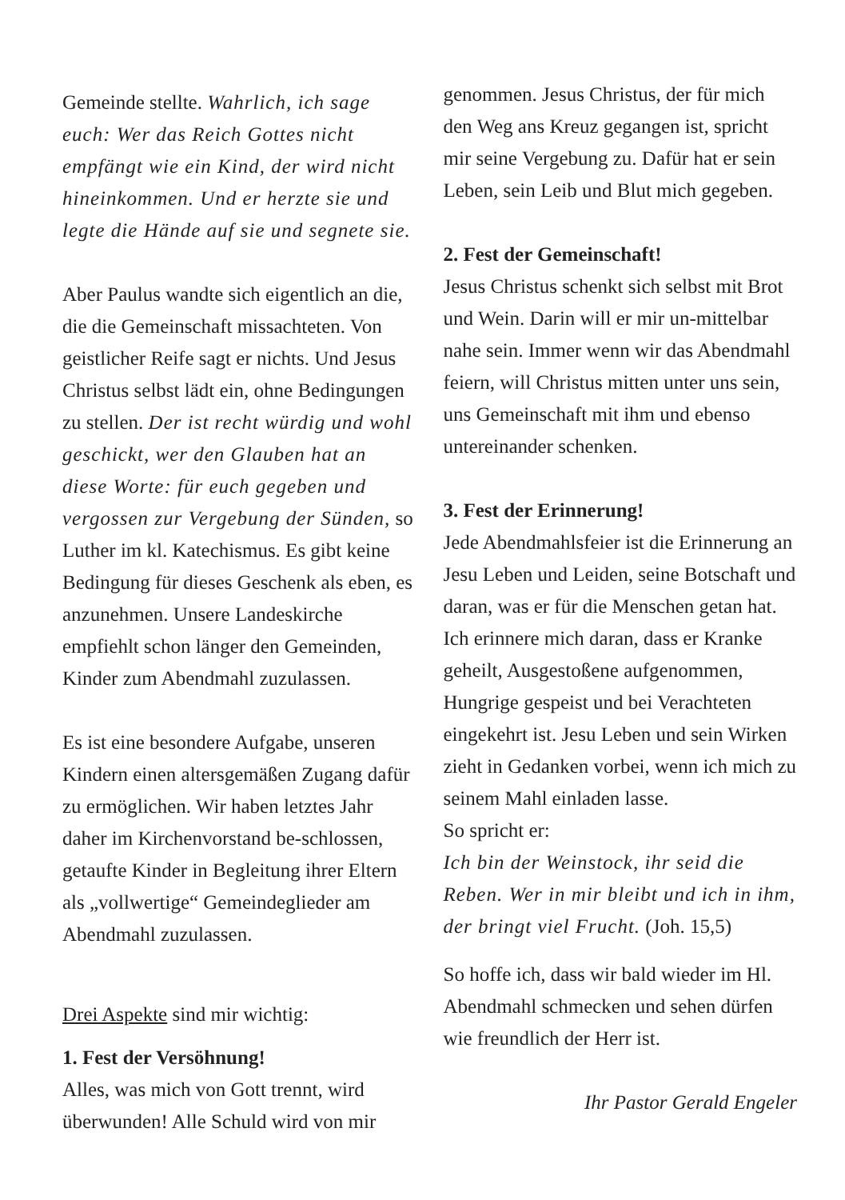Gemeinde stellte. Wahrlich, ich sage euch: Wer das Reich Gottes nicht empfängt wie ein Kind, der wird nicht hineinkommen. Und er herzte sie und legte die Hände auf sie und segnete sie.
Aber Paulus wandte sich eigentlich an die, die die Gemeinschaft missachteten. Von geistlicher Reife sagt er nichts. Und Jesus Christus selbst lädt ein, ohne Bedingungen zu stellen. Der ist recht würdig und wohl geschickt, wer den Glauben hat an diese Worte: für euch gegeben und vergossen zur Vergebung der Sünden, so Luther im kl. Katechismus. Es gibt keine Bedingung für dieses Geschenk als eben, es anzunehmen. Unsere Landeskirche empfiehlt schon länger den Gemeinden, Kinder zum Abendmahl zuzulassen.
Es ist eine besondere Aufgabe, unseren Kindern einen altersgemäßen Zugang dafür zu ermöglichen. Wir haben letztes Jahr daher im Kirchenvorstand be-schlossen, getaufte Kinder in Begleitung ihrer Eltern als „vollwertige“ Gemeindeglieder am Abendmahl zuzulassen.
Drei Aspekte sind mir wichtig:
1. Fest der Versöhnung!
Alles, was mich von Gott trennt, wird überwunden! Alle Schuld wird von mir
genommen. Jesus Christus, der für mich den Weg ans Kreuz gegangen ist, spricht mir seine Vergebung zu. Dafür hat er sein Leben, sein Leib und Blut mich gegeben.
2. Fest der Gemeinschaft!
Jesus Christus schenkt sich selbst mit Brot und Wein. Darin will er mir un-mittelbar nahe sein. Immer wenn wir das Abendmahl feiern, will Christus mitten unter uns sein, uns Gemeinschaft mit ihm und ebenso untereinander schenken.
3. Fest der Erinnerung!
Jede Abendmahlsfeier ist die Erinnerung an Jesu Leben und Leiden, seine Botschaft und daran, was er für die Menschen getan hat. Ich erinnere mich daran, dass er Kranke geheilt, Ausgestoßene aufgenommen, Hungrige gespeist und bei Verachteten eingekehrt ist. Jesu Leben und sein Wirken zieht in Gedanken vorbei, wenn ich mich zu seinem Mahl einladen lasse.
So spricht er:
Ich bin der Weinstock, ihr seid die Reben. Wer in mir bleibt und ich in ihm, der bringt viel Frucht. (Joh. 15,5)
So hoffe ich, dass wir bald wieder im Hl. Abendmahl schmecken und sehen dürfen wie freundlich der Herr ist.
Ihr Pastor Gerald Engeler